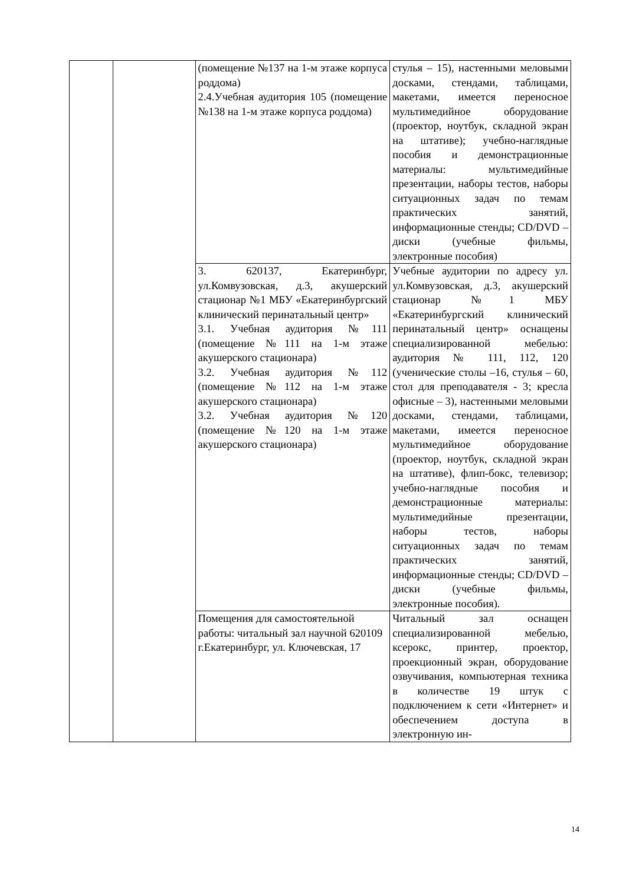| | | (помещение №137 на 1-м этаже корпуса роддома) 2.4.Учебная аудитория 105 (помещение №138 на 1-м этаже корпуса роддома) | стулья – 15), настенными меловыми досками, стендами, таблицами, макетами, имеется переносное мультимедийное оборудование (проектор, ноутбук, складной экран на штативе); учебно-наглядные пособия и демонстрационные материалы: мультимедийные презентации, наборы тестов, наборы ситуационных задач по темам практических занятий, информационные стенды; CD/DVD – диски (учебные фильмы, электронные пособия) |
| | | 3. 620137, Екатеринбург, ул.Комвузовская, д.3, акушерский стационар №1 МБУ «Екатеринбургский клинический перинатальный центр» 3.1. Учебная аудитория №111 (помещение №111 на 1-м этаже акушерского стационара) 3.2. Учебная аудитория №112 (помещение №112 на 1-м этаже акушерского стационара) 3.2. Учебная аудитория №120 (помещение №120 на 1-м этаже акушерского стационара) | Учебные аудитории по адресу ул. ул.Комвузовская, д.3, акушерский стационар №1 МБУ «Екатеринбургский клинический перинатальный центр» оснащены специализированной мебелью: аудитория № 111, 112, 120 (ученические столы –16, стулья – 60, стол для преподавателя - 3; кресла офисные – 3), настенными меловыми досками, стендами, таблицами, макетами, имеется переносное мультимедийное оборудование (проектор, ноутбук, складной экран на штативе), флип-бокс, телевизор; учебно-наглядные пособия и демонстрационные материалы: мультимедийные презентации, наборы тестов, наборы ситуационных задач по темам практических занятий, информационные стенды; CD/DVD – диски (учебные фильмы, электронные пособия). |
| | | Помещения для самостоятельной работы: читальный зал научной 620109 г.Екатеринбург, ул. Ключевская, 17 | Читальный зал оснащен специализированной мебелью, ксерокс, принтер, проектор, проекционный экран, оборудование озвучивания, компьютерная техника в количестве 19 штук с подключением к сети «Интернет» и обеспечением доступа в электронную ин- |
14